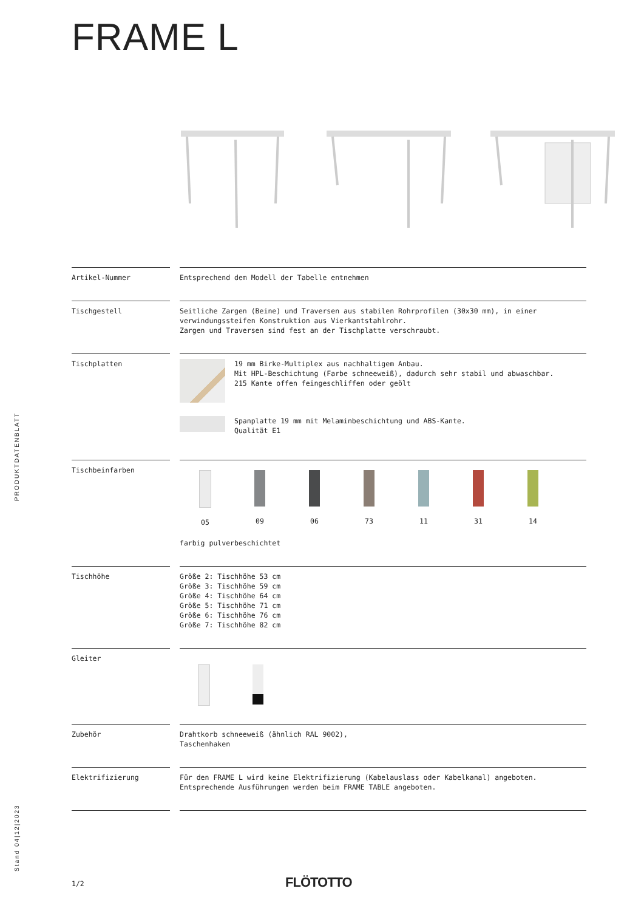FRAME L
| Artikel-Nummer | Entsprechend dem Modell der Tabelle entnehmen |
| Tischgestell | Seitliche Zargen (Beine) und Traversen aus stabilen Rohrprofilen (30x30 mm), in einer verwindungssteifen Konstruktion aus Vierkantstahlrohr. Zargen und Traversen sind fest an der Tischplatte verschraubt. |
| Tischplatten | 19 mm Birke-Multiplex aus nachhaltigem Anbau. Mit HPL-Beschichtung (Farbe schneeweiß), dadurch sehr stabil und abwaschbar. 215 Kante offen feingeschliffen oder geölt Spanplatte 19 mm mit Melaminbeschichtung und ABS-Kante. Qualität E1 |
| Tischbeinfarben | 05 09 06 73 11 31 14 farbig pulverbeschichtet |
| Tischhöhe | Größe 2: Tischhöhe 53 cm Größe 3: Tischhöhe 59 cm Größe 4: Tischhöhe 64 cm Größe 5: Tischhöhe 71 cm Größe 6: Tischhöhe 76 cm Größe 7: Tischhöhe 82 cm |
| Gleiter | |
| Zubehör | Drahtkorb schneeweiß (ähnlich RAL 9002), Taschenhaken |
| Elektrifizierung | Für den FRAME L wird keine Elektrifizierung (Kabelauslass oder Kabelkanal) angeboten. Entsprechende Ausführungen werden beim FRAME TABLE angeboten. |
PRODUKTDATENBLATT
Stand 04|12|2023
1/2 FLÖTOTTO